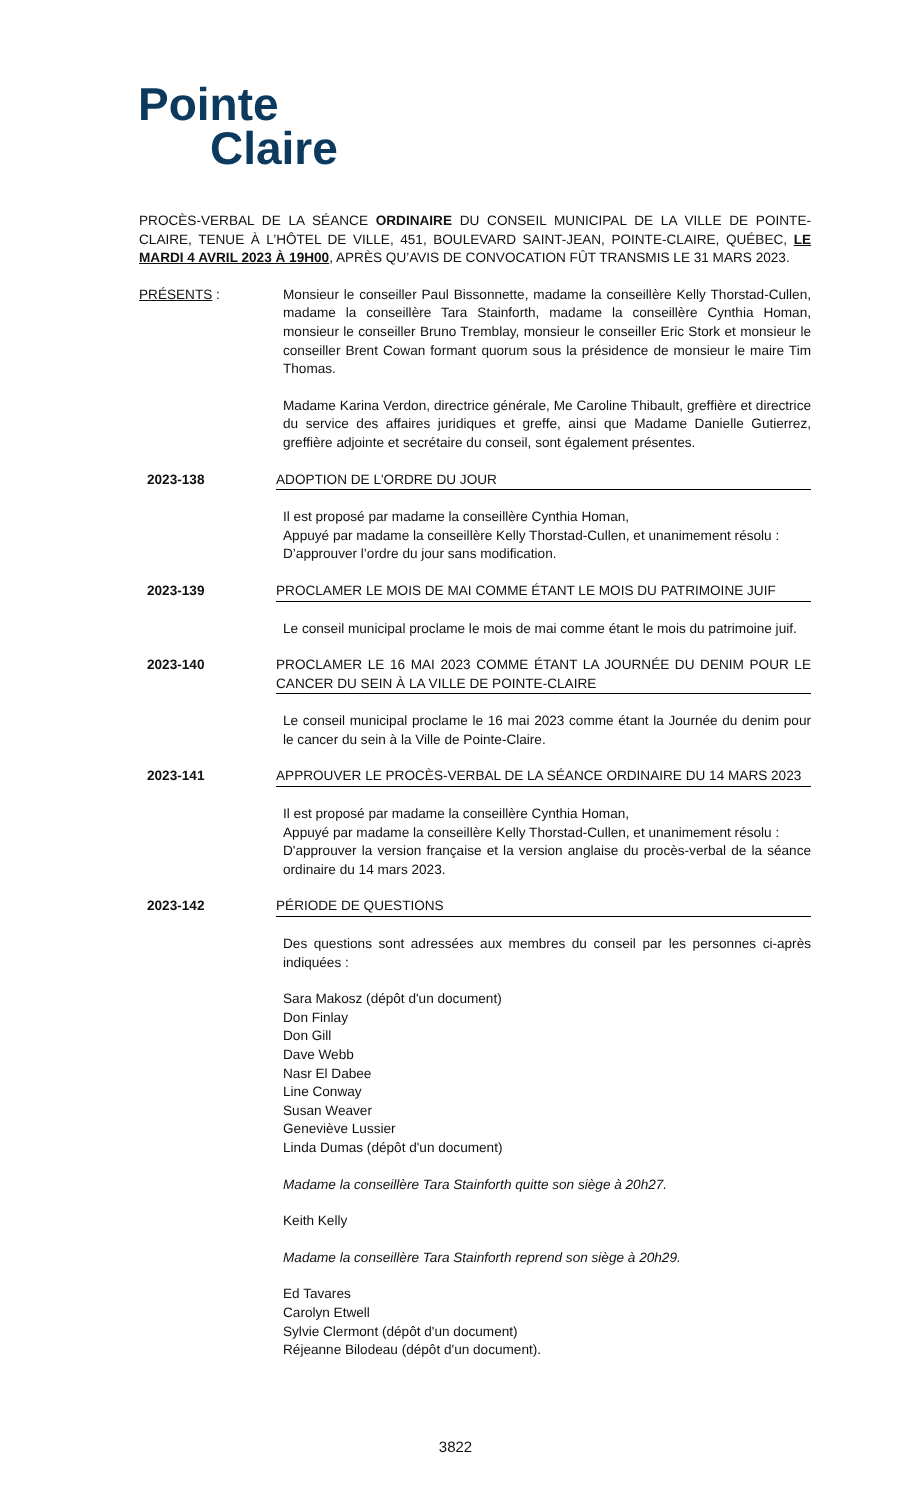Pointe
Claire
PROCÈS-VERBAL DE LA SÉANCE ORDINAIRE DU CONSEIL MUNICIPAL DE LA VILLE DE POINTE-CLAIRE, TENUE À L’HÔTEL DE VILLE, 451, BOULEVARD SAINT-JEAN, POINTE-CLAIRE, QUÉBEC, LE MARDI 4 AVRIL 2023 À 19H00, APRÈS QU’AVIS DE CONVOCATION FÛT TRANSMIS LE 31 MARS 2023.
PRÉSENTS : Monsieur le conseiller Paul Bissonnette, madame la conseillère Kelly Thorstad-Cullen, madame la conseillère Tara Stainforth, madame la conseillère Cynthia Homan, monsieur le conseiller Bruno Tremblay, monsieur le conseiller Eric Stork et monsieur le conseiller Brent Cowan formant quorum sous la présidence de monsieur le maire Tim Thomas.
Madame Karina Verdon, directrice générale, Me Caroline Thibault, greffière et directrice du service des affaires juridiques et greffe, ainsi que Madame Danielle Gutierrez, greffière adjointe et secrétaire du conseil, sont également présentes.
2023-138 ADOPTION DE L'ORDRE DU JOUR
Il est proposé par madame la conseillère Cynthia Homan,
Appuyé par madame la conseillère Kelly Thorstad-Cullen, et unanimement résolu :
D’approuver l’ordre du jour sans modification.
2023-139 PROCLAMER LE MOIS DE MAI COMME ÉTANT LE MOIS DU PATRIMOINE JUIF
Le conseil municipal proclame le mois de mai comme étant le mois du patrimoine juif.
2023-140 PROCLAMER LE 16 MAI 2023 COMME ÉTANT LA JOURNÉE DU DENIM POUR LE CANCER DU SEIN À LA VILLE DE POINTE-CLAIRE
Le conseil municipal proclame le 16 mai 2023 comme étant la Journée du denim pour le cancer du sein à la Ville de Pointe-Claire.
2023-141 APPROUVER LE PROCÈS-VERBAL DE LA SÉANCE ORDINAIRE DU 14 MARS 2023
Il est proposé par madame la conseillère Cynthia Homan,
Appuyé par madame la conseillère Kelly Thorstad-Cullen, et unanimement résolu :
D'approuver la version française et la version anglaise du procès-verbal de la séance ordinaire du 14 mars 2023.
2023-142 PÉRIODE DE QUESTIONS
Des questions sont adressées aux membres du conseil par les personnes ci-après indiquées :
Sara Makosz (dépôt d'un document)
Don Finlay
Don Gill
Dave Webb
Nasr El Dabee
Line Conway
Susan Weaver
Geneviève Lussier
Linda Dumas (dépôt d'un document)
Madame la conseillère Tara Stainforth quitte son siège à 20h27.
Keith Kelly
Madame la conseillère Tara Stainforth reprend son siège à 20h29.
Ed Tavares
Carolyn Etwell
Sylvie Clermont (dépôt d'un document)
Réjeanne Bilodeau (dépôt d'un document).
3822